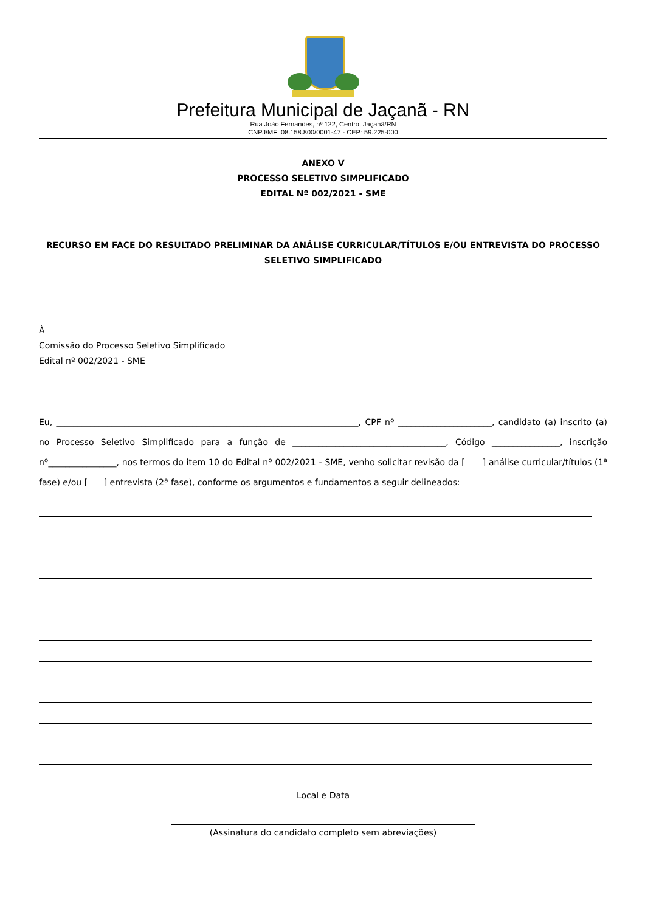Prefeitura Municipal de Jaçanã - RN
Rua João Fernandes, nº 122, Centro, Jaçanã/RN
CNPJ/MF: 08.158.800/0001-47 - CEP: 59.225-000
ANEXO V
PROCESSO SELETIVO SIMPLIFICADO
EDITAL Nº 002/2021 - SME
RECURSO EM FACE DO RESULTADO PRELIMINAR DA ANÁLISE CURRICULAR/TÍTULOS E/OU ENTREVISTA DO PROCESSO SELETIVO SIMPLIFICADO
À
Comissão do Processo Seletivo Simplificado
Edital nº 002/2021 - SME
Eu, _______________________________________________________________________, CPF nº ______________________, candidato (a) inscrito (a) no Processo Seletivo Simplificado para a função de ____________________________________, Código ________________, inscrição nº________________, nos termos do item 10 do Edital nº 002/2021 - SME, venho solicitar revisão da [ ] análise curricular/títulos (1ª fase) e/ou [ ] entrevista (2ª fase), conforme os argumentos e fundamentos a seguir delineados:
Local e Data
(Assinatura do candidato completo sem abreviações)